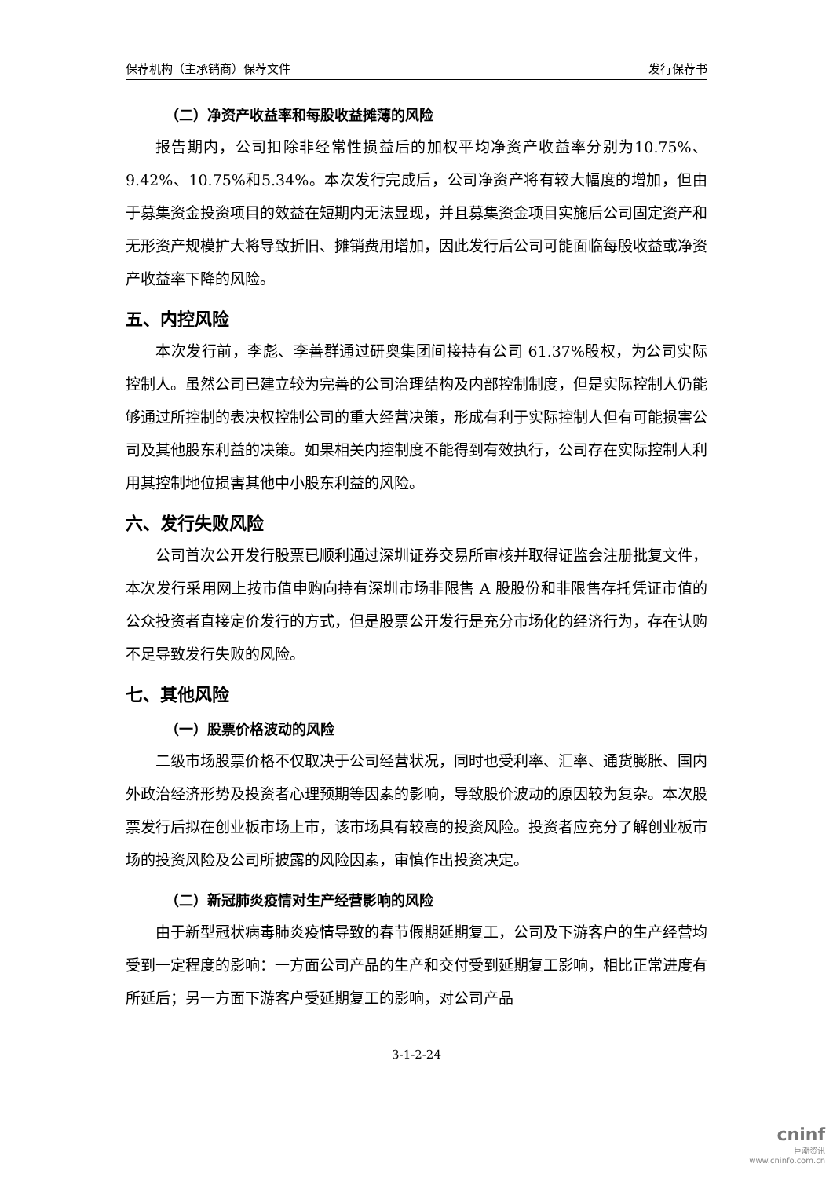保荐机构（主承销商）保荐文件 发行保荐书
（二）净资产收益率和每股收益摊薄的风险
报告期内，公司扣除非经常性损益后的加权平均净资产收益率分别为10.75%、9.42%、10.75%和5.34%。本次发行完成后，公司净资产将有较大幅度的增加，但由于募集资金投资项目的效益在短期内无法显现，并且募集资金项目实施后公司固定资产和无形资产规模扩大将导致折旧、摊销费用增加，因此发行后公司可能面临每股收益或净资产收益率下降的风险。
五、内控风险
本次发行前，李彪、李善群通过研奥集团间接持有公司 61.37%股权，为公司实际控制人。虽然公司已建立较为完善的公司治理结构及内部控制制度，但是实际控制人仍能够通过所控制的表决权控制公司的重大经营决策，形成有利于实际控制人但有可能损害公司及其他股东利益的决策。如果相关内控制度不能得到有效执行，公司存在实际控制人利用其控制地位损害其他中小股东利益的风险。
六、发行失败风险
公司首次公开发行股票已顺利通过深圳证券交易所审核并取得证监会注册批复文件，本次发行采用网上按市值申购向持有深圳市场非限售 A 股股份和非限售存托凭证市值的公众投资者直接定价发行的方式，但是股票公开发行是充分市场化的经济行为，存在认购不足导致发行失败的风险。
七、其他风险
（一）股票价格波动的风险
二级市场股票价格不仅取决于公司经营状况，同时也受利率、汇率、通货膨胀、国内外政治经济形势及投资者心理预期等因素的影响，导致股价波动的原因较为复杂。本次股票发行后拟在创业板市场上市，该市场具有较高的投资风险。投资者应充分了解创业板市场的投资风险及公司所披露的风险因素，审慎作出投资决定。
（二）新冠肺炎疫情对生产经营影响的风险
由于新型冠状病毒肺炎疫情导致的春节假期延期复工，公司及下游客户的生产经营均受到一定程度的影响：一方面公司产品的生产和交付受到延期复工影响，相比正常进度有所延后；另一方面下游客户受延期复工的影响，对公司产品
3-1-2-24
cninf
巨潮资讯
www.cninfo.com.cn